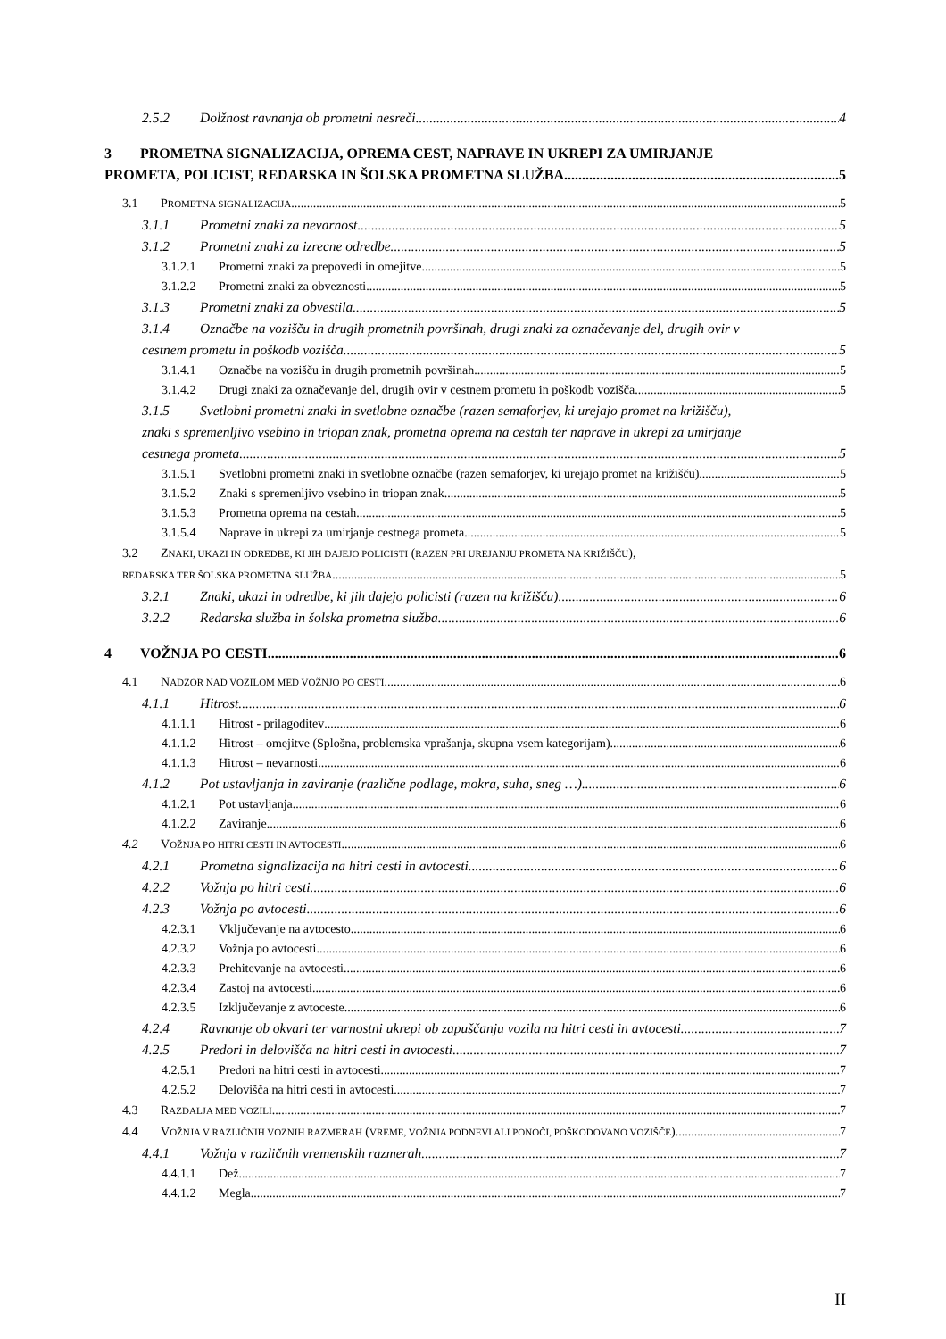2.5.2 Dolžnost ravnanja ob prometni nesreči
4
3 PROMETNA SIGNALIZACIJA, OPREMA CEST, NAPRAVE IN UKREPI ZA UMIRJANJE
PROMETA, POLICIST, REDARSKA IN ŠOLSKA PROMETNA SLUŽBA
5
3.1 PROMETNA SIGNALIZACIJA
5
3.1.1 Prometni znaki za nevarnost
5
3.1.2 Prometni znaki za izrecne odredbe
5
3.1.2.1 Prometni znaki za prepovedi in omejitve
5
3.1.2.2 Prometni znaki za obveznosti
5
3.1.3 Prometni znaki za obvestila
5
3.1.4 Označbe na vozišču in drugih prometnih površinah, drugi znaki za označevanje del, drugih ovir v
cestnem prometu in poškodb vozišča
5
3.1.4.1 Označbe na vozišču in drugih prometnih površinah
5
3.1.4.2 Drugi znaki za označevanje del, drugih ovir v cestnem prometu in poškodb vozišča
5
3.1.5 Svetlobni prometni znaki in svetlobne označbe (razen semaforjev, ki urejajo promet na križišču),
znaki s spremenljivo vsebino in triopan znak, prometna oprema na cestah ter naprave in ukrepi za umirjanje
cestnega prometa 5
3.1.5.1 Svetlobni prometni znaki in svetlobne označbe (razen semaforjev, ki urejajo promet na križišču)
5
3.1.5.2 Znaki s spremenljivo vsebino in triopan znak
5
3.1.5.3 Prometna oprema na cestah
5
3.1.5.4 Naprave in ukrepi za umirjanje cestnega prometa
5
3.2 ZNAKI, UKAZI IN ODREDBE, KI JIH DAJEJO POLICISTI (RAZEN PRI UREJANJU PROMETA NA KRIŽIŠČU),
REDARSKA TER ŠOLSKA PROMETNA SLUŽBA
5
3.2.1 Znaki, ukazi in odredbe, ki jih dajejo policisti (razen na križišču)
6
3.2.2 Redarska služba in šolska prometna služba
6
4 VOŽNJA PO CESTI 6
4.1 NADZOR NAD VOZILOM MED VOŽNJO PO CESTI
6
4.1.1 Hitrost 6
4.1.1.1 Hitrost - prilagoditev 6
4.1.1.2 Hitrost – omejitve (Splošna, problemska vprašanja, skupna vsem kategorijam)
6
4.1.1.3 Hitrost – nevarnosti 6
4.1.2 Pot ustavljanja in zaviranje (različne podlage, mokra, suha, sneg …)
6
4.1.2.1 Pot ustavljanja 6
4.1.2.2 Zaviranje 6
4.2 VOŽNJA PO HITRI CESTI IN AVTOCESTI
6
4.2.1 Prometna signalizacija na hitri cesti in avtocesti
6
4.2.2 Vožnja po hitri cesti 6
4.2.3 Vožnja po avtocesti 6
4.2.3.1 Vključevanje na avtocesto
6
4.2.3.2 Vožnja po avtocesti 6
4.2.3.3 Prehitevanje na avtocesti
6
4.2.3.4 Zastoj na avtocesti 6
4.2.3.5 Izključevanje z avtoceste
6
4.2.4 Ravnanje ob okvari ter varnostni ukrepi ob zapuščanju vozila na hitri cesti in avtocesti
7
4.2.5 Predori in delovišča na hitri cesti in avtocesti
7
4.2.5.1 Predori na hitri cesti in avtocesti
7
4.2.5.2 Delovišča na hitri cesti in avtocesti
7
4.3 RAZDALJA MED VOZILI
7
4.4 VOŽNJA V RAZLIČNIH VOZNIH RAZMERAH (VREME, VOŽNJA PODNEVI ALI PONOČI, POŠKODOVANO VOZIŠČE)
7
4.4.1 Vožnja v različnih vremenskih razmerah
7
4.4.1.1 Dež 7
4.4.1.2 Megla 7
II